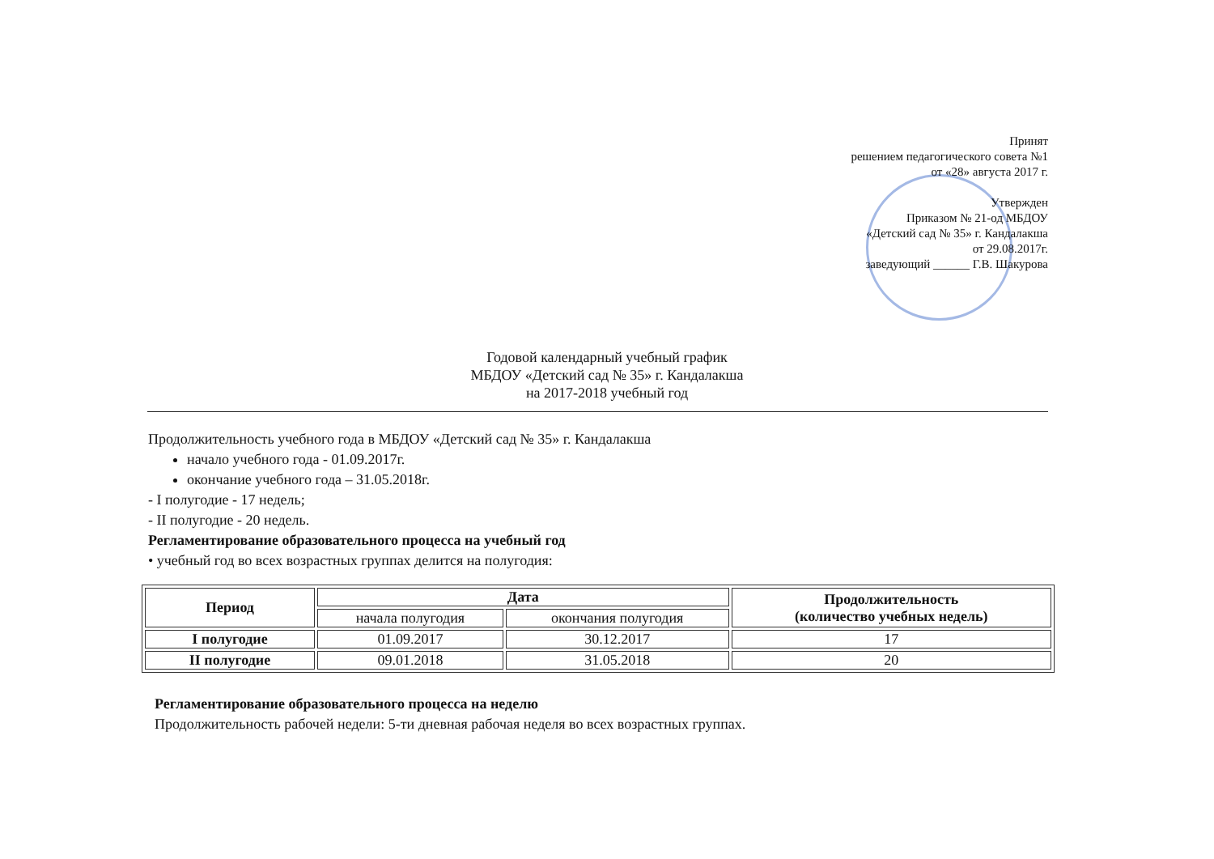Принят
решением педагогического совета №1
от «28» августа 2017 г.
Утвержден
Приказом № 21-од МБДОУ
«Детский сад № 35» г. Кандалакша
от 29.08.2017г.
заведующий ______ Г.В. Шакурова
Годовой календарный учебный график
МБДОУ «Детский сад № 35» г. Кандалакша
на 2017-2018 учебный год
Продолжительность учебного года в МБДОУ «Детский сад № 35» г. Кандалакша
начало учебного года - 01.09.2017г.
окончание учебного года – 31.05.2018г.
- I полугодие - 17 недель;
- II полугодие - 20 недель.
Регламентирование образовательного процесса на учебный год
• учебный год во всех возрастных группах делится на полугодия:
| Период | Дата | | Продолжительность (количество учебных недель) |
| --- | --- | --- | --- |
| | начала полугодия | окончания полугодия | |
| I полугодие | 01.09.2017 | 30.12.2017 | 17 |
| II полугодие | 09.01.2018 | 31.05.2018 | 20 |
Регламентирование образовательного процесса на неделю
Продолжительность рабочей недели: 5-ти дневная рабочая неделя во всех возрастных группах.